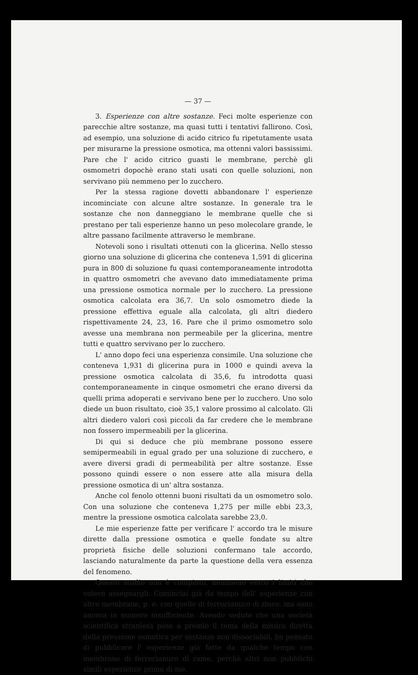— 37 —
3. Esperienze con altre sostanze. Feci molte esperienze con parecchie altre sostanze, ma quasi tutti i tentativi fallirono. Così, ad esempio, una soluzione di acido citrico fu ripetutamente usata per misurarne la pressione osmotica, ma ottenni valori bassissimi. Pare che l' acido citrico guasti le membrane, perchè gli osmometri dopochè erano stati usati con quelle soluzioni, non servivano più nemmeno per lo zucchero.
Per la stessa ragione dovetti abbandonare l' esperienze incominciate con alcune altre sostanze. In generale tra le sostanze che non danneggiano le membrane quelle che si prestano per tali esperienze hanno un peso molecolare grande, le altre passano facilmente attraverso le membrane.
Notevoli sono i risultati ottenuti con la glicerina. Nello stesso giorno una soluzione di glicerina che conteneva 1,591 di glicerina pura in 800 di soluzione fu quasi contemporaneamente introdotta in quattro osmometri che avevano dato immediatamente prima una pressione osmotica normale per lo zucchero. La pressione osmotica calcolata era 36,7. Un solo osmometro diede la pressione effettiva eguale alla calcolata, gli altri diedero rispettivamente 24, 23, 16. Pare che il primo osmometro solo avesse una membrana non permeabile per la glicerina, mentre tutti e quattro servivano per lo zucchero.
L' anno dopo feci una esperienza consimile. Una soluzione che conteneva 1,931 di glicerina pura in 1000 e quindi aveva la pressione osmotica calcolata di 35,6, fu introdotta quasi contemporaneamente in cinque osmometri che erano diversi da quelli prima adoperati e servivano bene per lo zucchero. Uno solo diede un buon risultato, cioè 35,1 valore prossimo al calcolato. Gli altri diedero valori così piccoli da far credere che le membrane non fossero impermeabili per la glicerina.
Di qui si deduce che più membrane possono essere semipermeabili in egual grado per una soluzione di zucchero, e avere diversi gradi di permeabilità per altre sostanze. Esse possono quindi essere o non essere atte alla misura della pressione osmotica di un' altra sostanza.
Anche col fenolo ottenni buoni risultati da un osmometro solo. Con una soluzione che conteneva 1,275 per mille ebbi 23,3, mentre la pressione osmotica calcolata sarebbe 23,0.
Le mie esperienze fatte per verificare l' accordo tra le misure dirette dalla pressione osmotica e quelle fondate su altre proprietà fisiche delle soluzioni confermano tale accordo, lasciando naturalmente da parte la questione della vera essenza del fenomeno.
Questo studio non è compiuto, nemmeno entro i limiti che volevo assegnargli. Cominciai già da tempo dell' esperienze con altre membrane, p. e. con quelle di ferrocianuro di zinco, ma sono ancora in numero insufficiente. Avendo veduto che una società scientifica straniera pose a premio il tema della misura diretta della pressione osmotica per sostanze non dissociabili, ho pensato di pubblicare l' esperienze già fatte da qualche tempo con membrane di ferrocianuro di rame, perchè altri non pubblichi simili esperienze prima di me.